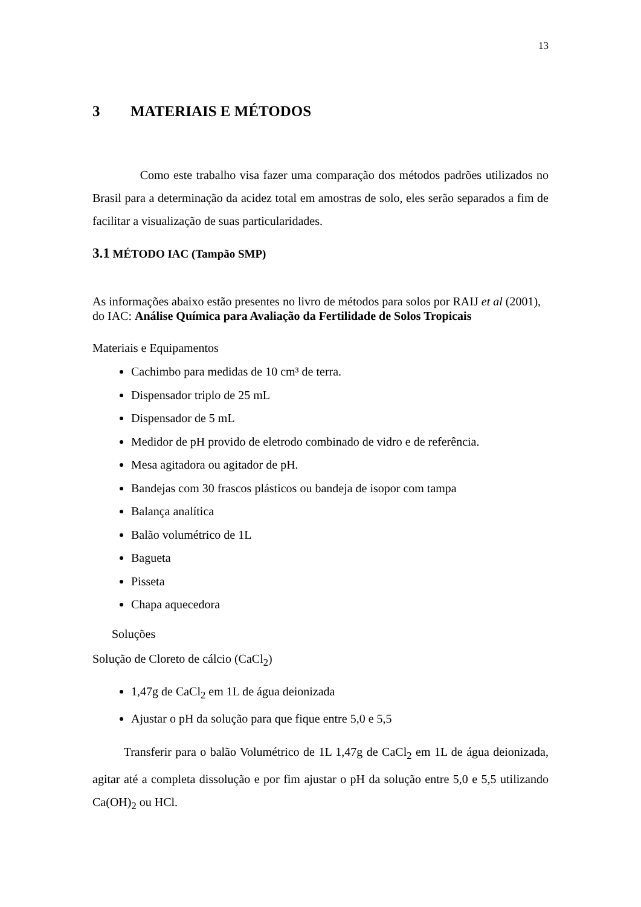13
3 MATERIAIS E MÉTODOS
Como este trabalho visa fazer uma comparação dos métodos padrões utilizados no Brasil para a determinação da acidez total em amostras de solo, eles serão separados a fim de facilitar a visualização de suas particularidades.
3.1 MÉTODO IAC (Tampão SMP)
As informações abaixo estão presentes no livro de métodos para solos por RAIJ et al (2001), do IAC: Análise Química para Avaliação da Fertilidade de Solos Tropicais
Materiais e Equipamentos
Cachimbo para medidas de 10 cm³ de terra.
Dispensador triplo de 25 mL
Dispensador de 5 mL
Medidor de pH provido de eletrodo combinado de vidro e de referência.
Mesa agitadora ou agitador de pH.
Bandejas com 30 frascos plásticos ou bandeja de isopor com tampa
Balança analítica
Balão volumétrico de 1L
Bagueta
Pisseta
Chapa aquecedora
Soluções
Solução de Cloreto de cálcio (CaCl<sub>2</sub>)
1,47g de CaCl<sub>2</sub> em 1L de água deionizada
Ajustar o pH da solução para que fique entre 5,0 e 5,5
Transferir para o balão Volumétrico de 1L 1,47g de CaCl<sub>2</sub> em 1L de água deionizada, agitar até a completa dissolução e por fim ajustar o pH da solução entre 5,0 e 5,5 utilizando Ca(OH)<sub>2</sub> ou HCl.